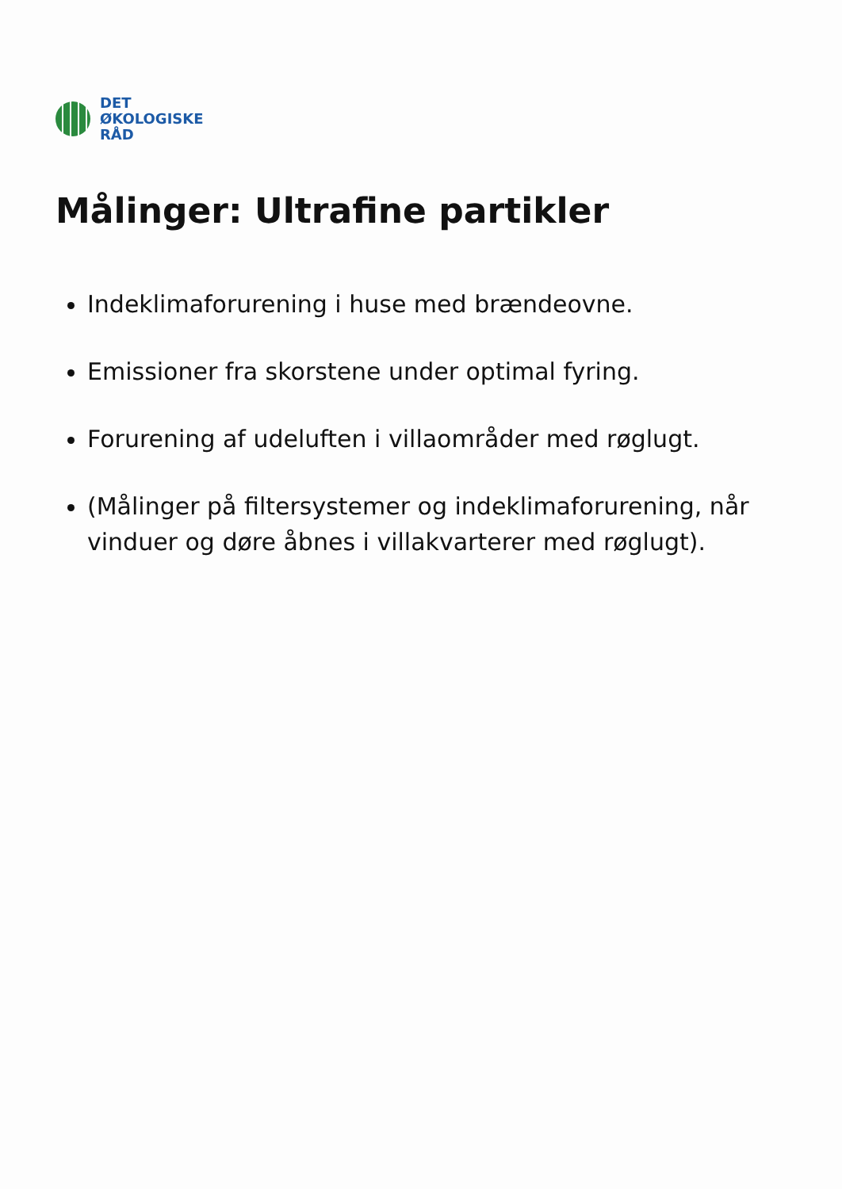DET
ØKOLOGISKE
RÅD
Målinger: Ultrafine partikler
Indeklimaforurening i huse med brændeovne.
Emissioner fra skorstene under optimal fyring.
Forurening af udeluften i villaområder med røglugt.
(Målinger på filtersystemer og indeklimaforurening, når vinduer og døre åbnes i villakvarterer med røglugt).